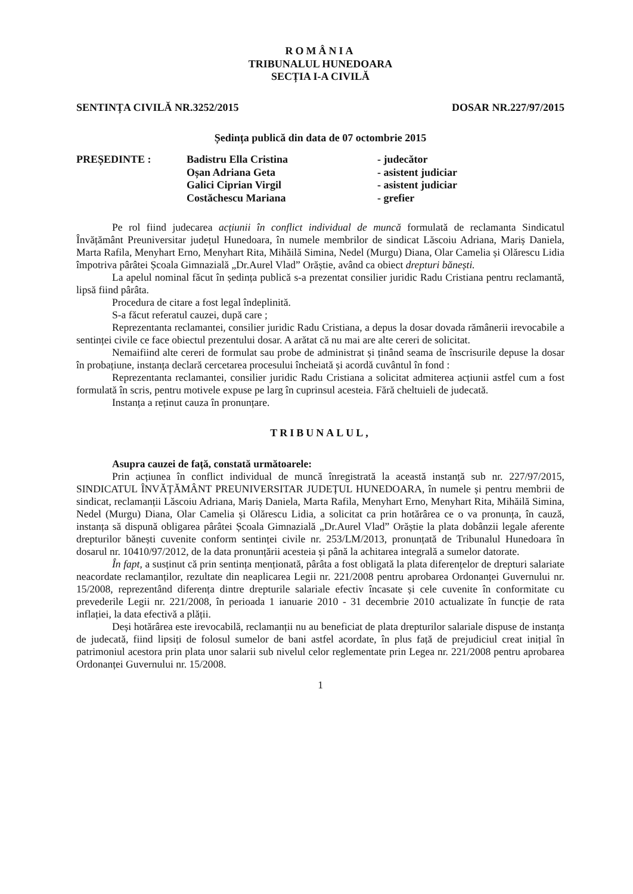ROMÂNIA
TRIBUNALUL HUNEDOARA
SECȚIA I-A CIVILĂ
SENTINȚA CIVILĂ NR.3252/2015 DOSAR NR.227/97/2015
Ședința publică din data de 07 octombrie 2015
PREȘEDINTE :
Badistru Ella Cristina
- judecător
Oșan Adriana Geta
- asistent judiciar
Galici Ciprian Virgil
- asistent judiciar
Costăchescu Mariana
- grefier
Pe rol fiind judecarea acțiunii în conflict individual de muncă formulată de reclamanta Sindicatul Învățământ Preuniversitar județul Hunedoara, în numele membrilor de sindicat Lăscoiu Adriana, Mariș Daniela, Marta Rafila, Menyhart Erno, Menyhart Rita, Mihăilă Simina, Nedel (Murgu) Diana, Olar Camelia și Olărescu Lidia împotriva pârâtei Școala Gimnazială „Dr.Aurel Vlad” Orăștie, având ca obiect drepturi bănești.
La apelul nominal făcut în ședința publică s-a prezentat consilier juridic Radu Cristiana pentru reclamantă, lipsă fiind pârâta.
Procedura de citare a fost legal îndeplinită.
S-a făcut referatul cauzei, după care ;
Reprezentanta reclamantei, consilier juridic Radu Cristiana, a depus la dosar dovada rămânerii irevocabile a sentinței civile ce face obiectul prezentului dosar. A arătat că nu mai are alte cereri de solicitat.
Nemaifiind alte cereri de formulat sau probe de administrat și ținând seama de înscrisurile depuse la dosar în probațiune, instanța declară cercetarea procesului încheiată și acordă cuvântul în fond :
Reprezentanta reclamantei, consilier juridic Radu Cristiana a solicitat admiterea acțiunii astfel cum a fost formulată în scris, pentru motivele expuse pe larg în cuprinsul acesteia. Fără cheltuieli de judecată.
Instanța a reținut cauza în pronunțare.
TRIBUNALUL,
Asupra cauzei de față, constată următoarele:
Prin acțiunea în conflict individual de muncă înregistrată la această instanță sub nr. 227/97/2015, SINDICATUL ÎNVĂȚĂMÂNT PREUNIVERSITAR JUDEȚUL HUNEDOARA, în numele și pentru membrii de sindicat, reclamanții Lăscoiu Adriana, Mariș Daniela, Marta Rafila, Menyhart Erno, Menyhart Rita, Mihăilă Simina, Nedel (Murgu) Diana, Olar Camelia și Olărescu Lidia, a solicitat ca prin hotărârea ce o va pronunța, în cauză, instanța să dispună obligarea pârâtei Școala Gimnazială „Dr.Aurel Vlad” Orăștie la plata dobânzii legale aferente drepturilor bănești cuvenite conform sentinței civile nr. 253/LM/2013, pronunțată de Tribunalul Hunedoara în dosarul nr. 10410/97/2012, de la data pronunțării acesteia și până la achitarea integrală a sumelor datorate.
În fapt, a susținut că prin sentința menționată, pârâta a fost obligată la plata diferențelor de drepturi salariate neacordate reclamanților, rezultate din neaplicarea Legii nr. 221/2008 pentru aprobarea Ordonanței Guvernului nr. 15/2008, reprezentând diferența dintre drepturile salariale efectiv încasate și cele cuvenite în conformitate cu prevederile Legii nr. 221/2008, în perioada 1 ianuarie 2010 - 31 decembrie 2010 actualizate în funcție de rata inflației, la data efectivă a plății.
Deși hotărârea este irevocabilă, reclamanții nu au beneficiat de plata drepturilor salariale dispuse de instanța de judecată, fiind lipsiți de folosul sumelor de bani astfel acordate, în plus față de prejudiciul creat inițial în patrimoniul acestora prin plata unor salarii sub nivelul celor reglementate prin Legea nr. 221/2008 pentru aprobarea Ordonanței Guvernului nr. 15/2008.
1